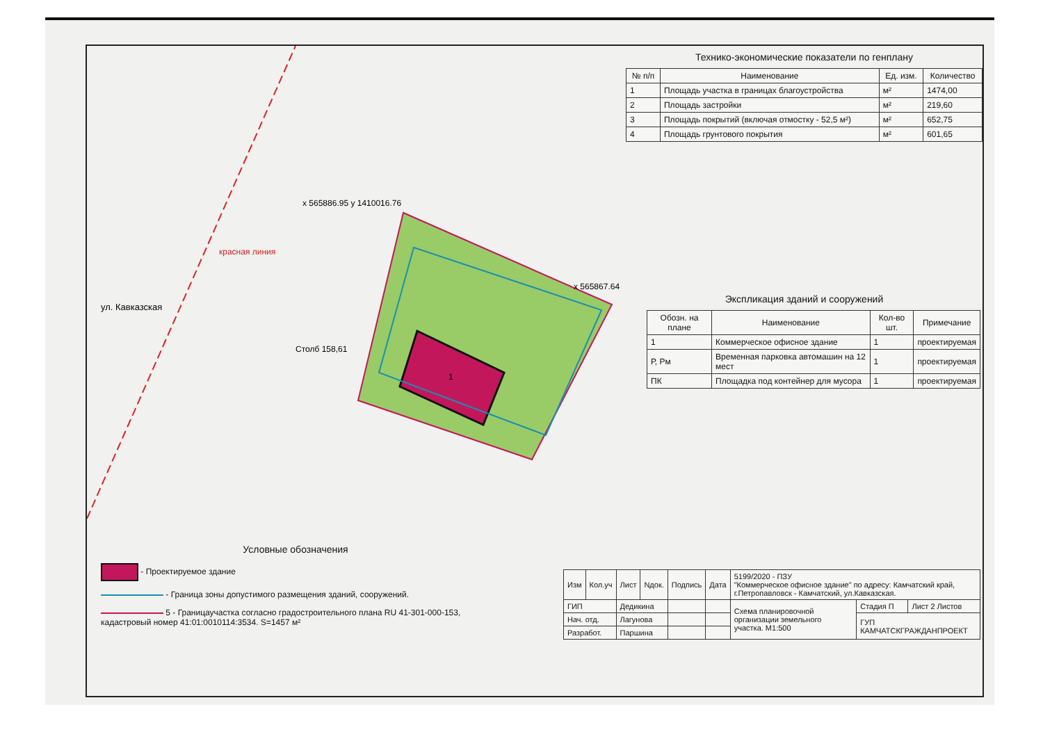ул. Кавказская
красная линия
x 565886.95 y 1410016.76
x 565867.64
Столб 158,61
1
Технико-экономические показатели по генплану
| № п/п | Наименование | Ед. изм. | Количество |
| --- | --- | --- | --- |
| 1 | Площадь участка в границах благоустройства | м² | 1474,00 |
| 2 | Площадь застройки | м² | 219,60 |
| 3 | Площадь покрытий (включая отмостку - 52,5 м²) | м² | 652,75 |
| 4 | Площадь грунтового покрытия | м² | 601,65 |
Экспликация зданий и сооружений
| Обозн. на плане | Наименование | Кол-во шт. | Примечание |
| --- | --- | --- | --- |
| 1 | Коммерческое офисное здание | 1 | проектируемая |
| Р, Рм | Временная парковка автомашин на 12 мест | 1 | проектируемая |
| ПК | Площадка под контейнер для мусора | 1 | проектируемая |
Условные обозначения
- Проектируемое здание
- Граница зоны допустимого размещения зданий, сооружений.
5 - Границаучастка согласно градостроительного плана RU 41-301-000-153, кадастровый номер 41:01:0010114:3534. S=1457 м²
| Изм | Кол.уч | Лист | Nдок. | Подпись | Дата | 5199/2020 - ПЗУ "Коммерческое офисное здание" по адресу: Камчатский край, г.Петропавловск - Камчатский, ул.Кавказская. | | |
| ГИП | | Дедикина | | | | Схема планировочной организации земельного участка. М1:500 | Стадия П | Лист 2 Листов |
| Нач. отд. | | Лагунова | | | | | ГУП КАМЧАТСКГРАЖДАНПРОЕКТ | |
| Разработ. | | Паршина | | | | | | |